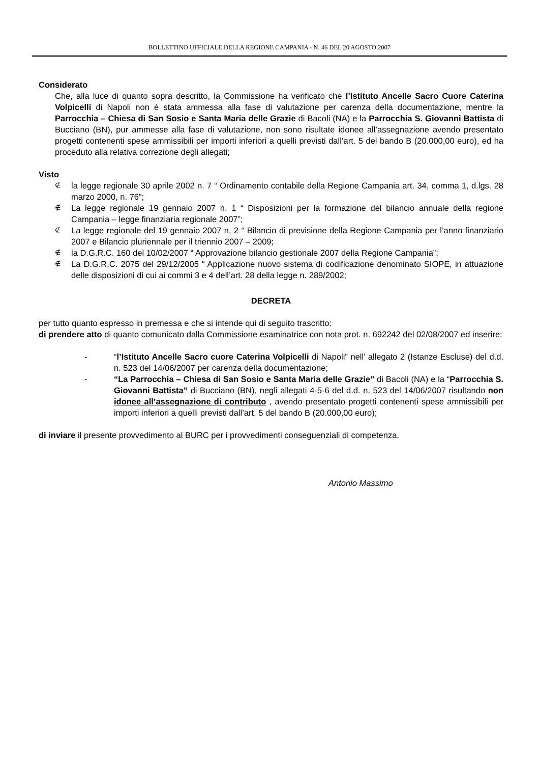BOLLETTINO UFFICIALE DELLA REGIONE CAMPANIA - N. 46 DEL 20 AGOSTO 2007
Considerato
Che, alla luce di quanto sopra descritto, la Commissione ha verificato che l’Istituto Ancelle Sacro Cuore Caterina Volpicelli di Napoli non è stata ammessa alla fase di valutazione per carenza della documentazione, mentre la Parrocchia – Chiesa di San Sosio e Santa Maria delle Grazie di Bacoli (NA) e la Parrocchia S. Giovanni Battista di Bucciano (BN), pur ammesse alla fase di valutazione, non sono risultate idonee all’assegnazione avendo presentato progetti contenenti spese ammissibili per importi inferiori a quelli previsti dall’art. 5 del bando B (20.000,00 euro), ed ha proceduto alla relativa correzione degli allegati;
Visto
∉ la legge regionale 30 aprile 2002 n. 7 “ Ordinamento contabile della Regione Campania art. 34, comma 1, d.lgs. 28 marzo 2000, n. 76”;
∉ La legge regionale 19 gennaio 2007 n. 1 “ Disposizioni per la formazione del bilancio annuale della regione Campania – legge finanziaria regionale 2007”;
∉ La legge regionale del 19 gennaio 2007 n. 2 “ Bilancio di previsione della Regione Campania per l’anno finanziario 2007 e Bilancio pluriennale per il triennio 2007 – 2009;
∉ la D.G.R.C. 160 del 10/02/2007 “ Approvazione bilancio gestionale 2007 della Regione Campania”;
∉ La D.G.R.C. 2075 del 29/12/2005 “ Applicazione nuovo sistema di codificazione denominato SIOPE, in attuazione delle disposizioni di cui ai commi 3 e 4 dell’art. 28 della legge n. 289/2002;
DECRETA
per tutto quanto espresso in premessa e che si intende qui di seguito trascritto:
di prendere atto di quanto comunicato dalla Commissione esaminatrice con nota prot. n. 692242 del 02/08/2007 ed inserire:
- “l’Istituto Ancelle Sacro cuore Caterina Volpicelli di Napoli” nell’ allegato 2 (Istanze Escluse) del d.d. n. 523 del 14/06/2007 per carenza della documentazione;
- “La Parrocchia – Chiesa di San Sosio e Santa Maria delle Grazie” di Bacoli (NA) e la “Parrocchia S. Giovanni Battista” di Bucciano (BN), negli allegati 4-5-6 del d.d. n. 523 del 14/06/2007 risultando non idonee all’assegnazione di contributo , avendo presentato progetti contenenti spese ammissibili per importi inferiori a quelli previsti dall’art. 5 del bando B (20.000,00 euro);
di inviare il presente provvedimento al BURC per i provvedimenti conseguenziali di competenza.
Antonio Massimo